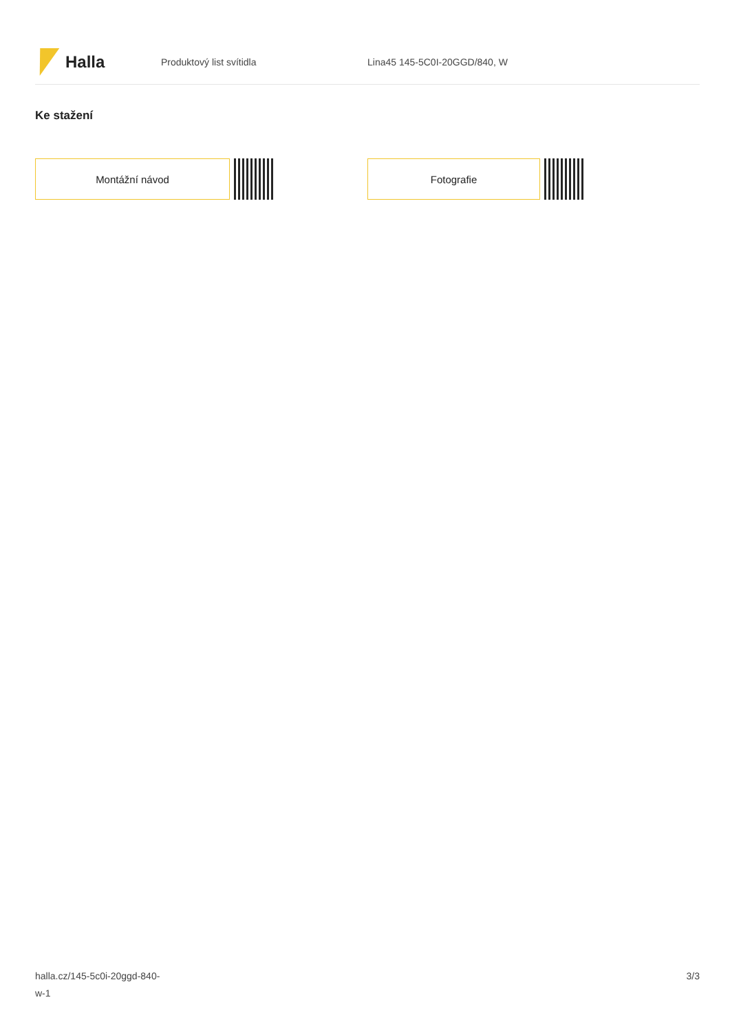Halla
Produktový list svítidla Lina45 145-5C0I-20GGD/840, W
Ke stažení
Montážní návod Fotografie
halla.cz/145-5c0i-20ggd-840-
w-1
3/3